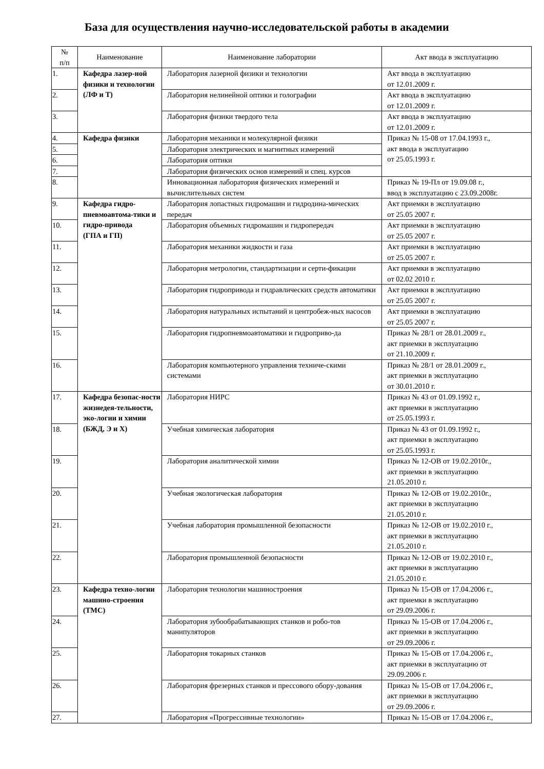База для осуществления научно-исследовательской работы в академии
| № п/п | Наименование | Наименование лаборатории | Акт ввода в эксплуатацию |
| --- | --- | --- | --- |
| 1. | Кафедра лазер-ной физики и технологии (ЛФ и Т) | Лаборатория лазерной физики и технологии | Акт ввода в эксплуатацию от 12.01.2009 г. |
| 2. | | Лаборатория нелинейной оптики и голографии | Акт ввода в эксплуатацию от 12.01.2009 г. |
| 3. | | Лаборатория физики твердого тела | Акт ввода в эксплуатацию от 12.01.2009 г. |
| 4. | Кафедра физики | Лаборатория механики и молекулярной физики | Приказ № 15-08 от 17.04.1993 г., акт ввода в эксплуатацию от 25.05.1993 г. |
| 5. | | Лаборатория электрических и магнитных измерений | |
| 6. | | Лаборатория оптики | |
| 7. | | Лаборатория физических основ измерений и спец. курсов | |
| 8. | | Инновационная лаборатория физических измерений и вычислительных систем | Приказ № 19-Пл от 19.09.08 г., ввод в эксплуатацию с 23.09.2008г. |
| 9. | Кафедра гидро-пневмоавтома-тики и гидро-привода (ГПА и ГП) | Лаборатория лопастных гидромашин и гидродина-мических передач | Акт приемки в эксплуатацию от 25.05 2007 г. |
| 10. | | Лаборатория объемных гидромашин и гидропередач | Акт приемки в эксплуатацию от 25.05 2007 г. |
| 11. | | Лаборатория механики жидкости и газа | Акт приемки в эксплуатацию от 25.05 2007 г. |
| 12. | | Лаборатория метрологии, стандартизации и серти-фикации | Акт приемки в эксплуатацию от 02.02 2010 г. |
| 13. | | Лаборатория гидропривода и гидравлических средств автоматики | Акт приемки в эксплуатацию от 25.05 2007 г. |
| 14. | | Лаборатория натуральных испытаний и центробеж-ных насосов | Акт приемки в эксплуатацию от 25.05 2007 г. |
| 15. | | Лаборатория гидропневмоавтоматики и гидроприво-да | Приказ № 28/1 от 28.01.2009 г., акт приемки в эксплуатацию от 21.10.2009 г. |
| 16. | | Лаборатория компьютерного управления техниче-скими системами | Приказ № 28/1 от 28.01.2009 г., акт приемки в эксплуатацию от 30.01.2010 г. |
| 17. | Кафедра безопас-ности жизнедея-тельности, эко-логии и химии (БЖД, Э и Х) | Лаборатория НИРС | Приказ № 43 от 01.09.1992 г., акт приемки в эксплуатацию от 25.05.1993 г. |
| 18. | | Учебная химическая лаборатория | Приказ № 43 от 01.09.1992 г., акт приемки в эксплуатацию от 25.05.1993 г. |
| 19. | | Лаборатория аналитической химии | Приказ № 12-ОВ от 19.02.2010г., акт приемки в эксплуатацию 21.05.2010 г. |
| 20. | | Учебная экологическая лаборатория | Приказ № 12-ОВ от 19.02.2010г., акт приемки в эксплуатацию 21.05.2010 г. |
| 21. | | Учебная лаборатория промышленной безопасности | Приказ № 12-ОВ от 19.02.2010 г., акт приемки в эксплуатацию 21.05.2010 г. |
| 22. | | Лаборатория промышленной безопасности | Приказ № 12-ОВ от 19.02.2010 г., акт приемки в эксплуатацию 21.05.2010 г. |
| 23. | Кафедра техно-логии машино-строения (ТМС) | Лаборатория технологии машиностроения | Приказ № 15-ОВ от 17.04.2006 г., акт приемки в эксплуатацию от 29.09.2006 г. |
| 24. | | Лаборатория зубообрабатывающих станков и робо-тов манипуляторов | Приказ № 15-ОВ от 17.04.2006 г., акт приемки в эксплуатацию от 29.09.2006 г. |
| 25. | | Лаборатория токарных станков | Приказ № 15-ОВ от 17.04.2006 г., акт приемки в эксплуатацию от 29.09.2006 г. |
| 26. | | Лаборатория фрезерных станков и прессового обору-дования | Приказ № 15-ОВ от 17.04.2006 г., акт приемки в эксплуатацию от 29.09.2006 г. |
| 27. | | Лаборатория «Прогрессивные технологии» | Приказ № 15-ОВ от 17.04.2006 г., |